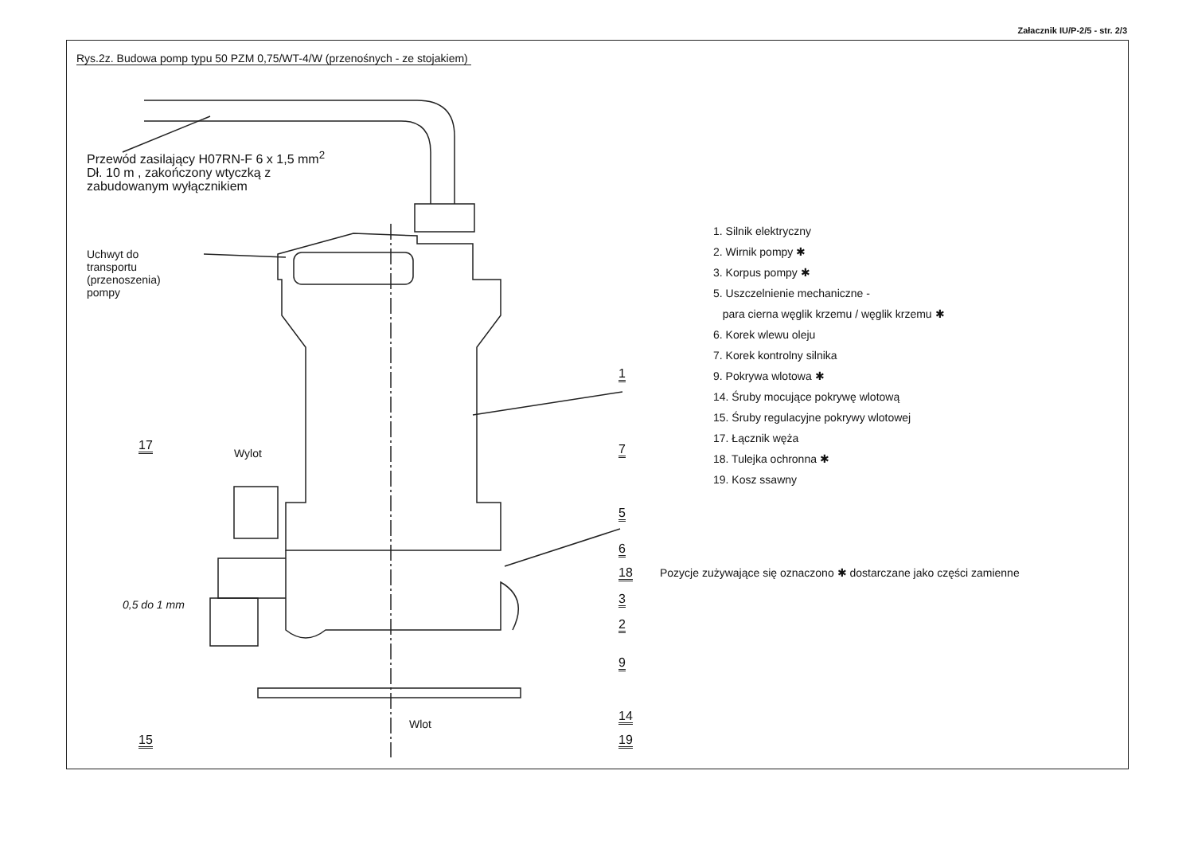Załacznik IU/P-2/5 - str. 2/3
Rys.2z. Budowa pomp typu 50 PZM 0,75/WT-4/W (przenośnych - ze stojakiem)
Przewód zasilający H07RN-F 6 x 1,5 mm<sup>2</sup>
Dł. 10 m , zakończony wtyczką z
zabudowanym wyłącznikiem
Uchwyt do
transportu
(przenoszenia)
pompy
1
7
5
6
18
3
2
9
14
19
17
15
Wylot
Wlot
0,5 do 1 mm
1. Silnik elektryczny
2. Wirnik pompy ✱
3. Korpus pompy ✱
5. Uszczelnienie mechaniczne -
para cierna węglik krzemu / węglik krzemu ✱
6. Korek wlewu oleju
7. Korek kontrolny silnika
9. Pokrywa wlotowa ✱
14. Śruby mocujące pokrywę wlotową
15. Śruby regulacyjne pokrywy wlotowej
17. Łącznik węża
18. Tulejka ochronna ✱
19. Kosz ssawny
Pozycje zużywające się oznaczono ✱ dostarczane jako części zamienne